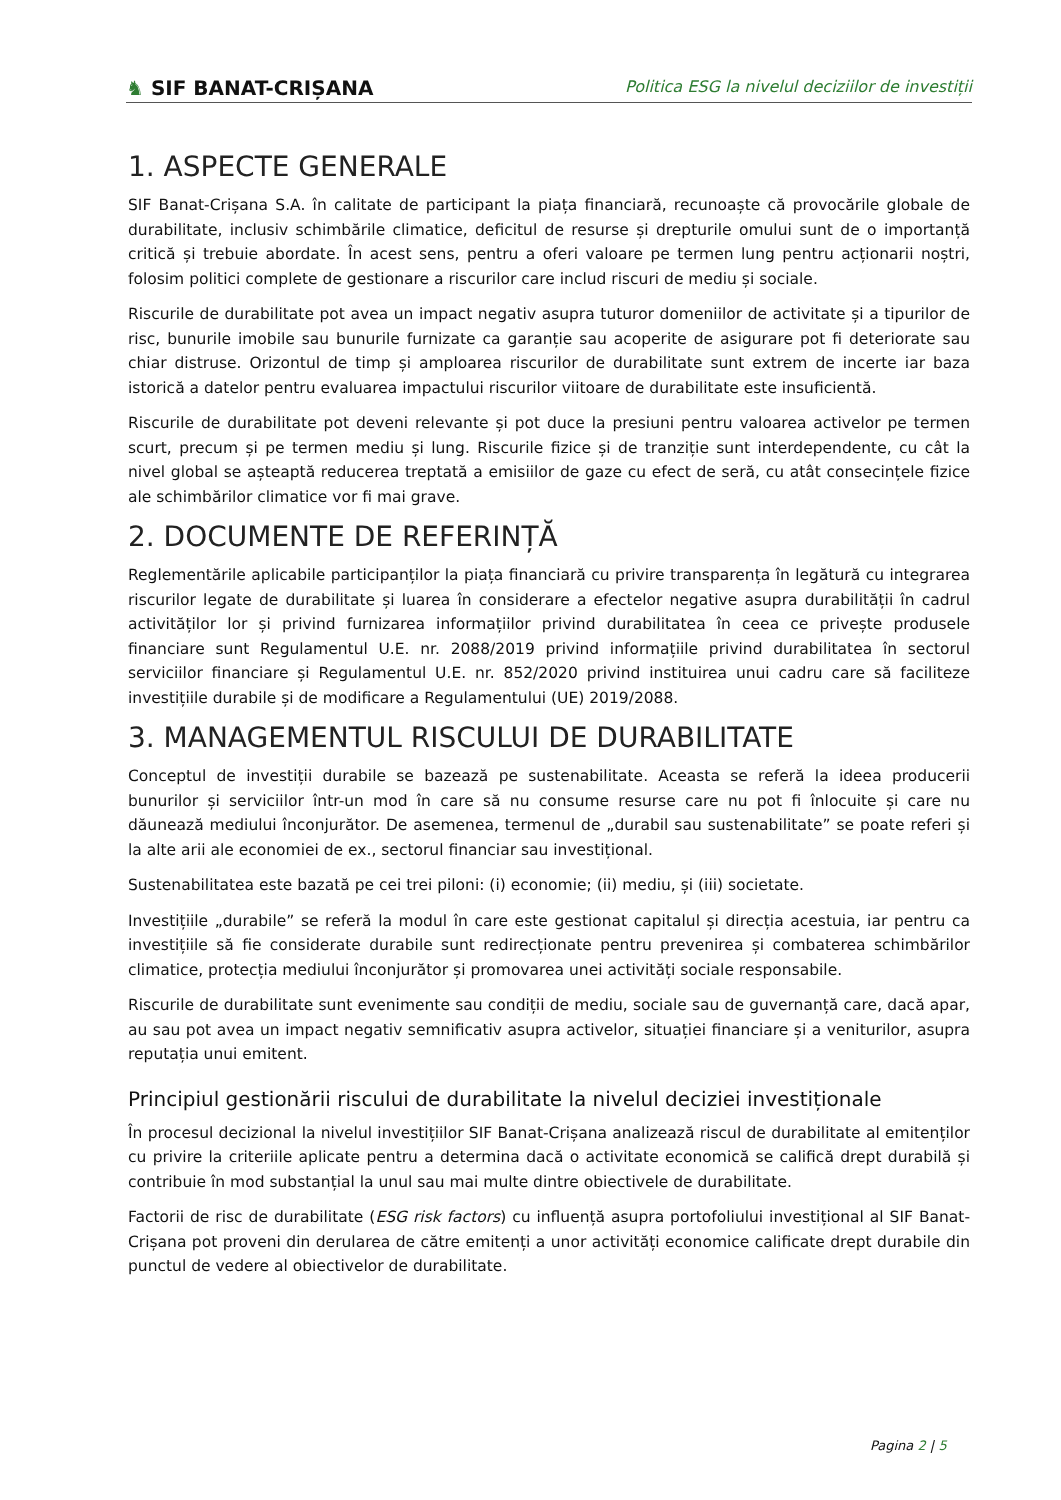♞ SIF BANAT-CRIȘANA
Politica ESG la nivelul deciziilor de investiții
1. ASPECTE GENERALE
SIF Banat-Crișana S.A. în calitate de participant la piața financiară, recunoaște că provocările globale de durabilitate, inclusiv schimbările climatice, deficitul de resurse și drepturile omului sunt de o importanță critică și trebuie abordate. În acest sens, pentru a oferi valoare pe termen lung pentru acționarii noștri, folosim politici complete de gestionare a riscurilor care includ riscuri de mediu și sociale.
Riscurile de durabilitate pot avea un impact negativ asupra tuturor domeniilor de activitate și a tipurilor de risc, bunurile imobile sau bunurile furnizate ca garanție sau acoperite de asigurare pot fi deteriorate sau chiar distruse. Orizontul de timp și amploarea riscurilor de durabilitate sunt extrem de incerte iar baza istorică a datelor pentru evaluarea impactului riscurilor viitoare de durabilitate este insuficientă.
Riscurile de durabilitate pot deveni relevante și pot duce la presiuni pentru valoarea activelor pe termen scurt, precum și pe termen mediu și lung. Riscurile fizice și de tranziție sunt interdependente, cu cât la nivel global se așteaptă reducerea treptată a emisiilor de gaze cu efect de seră, cu atât consecințele fizice ale schimbărilor climatice vor fi mai grave.
2. DOCUMENTE DE REFERINȚĂ
Reglementările aplicabile participanților la piața financiară cu privire transparența în legătură cu integrarea riscurilor legate de durabilitate și luarea în considerare a efectelor negative asupra durabilității în cadrul activităților lor și privind furnizarea informațiilor privind durabilitatea în ceea ce privește produsele financiare sunt Regulamentul U.E. nr. 2088/2019 privind informațiile privind durabilitatea în sectorul serviciilor financiare și Regulamentul U.E. nr. 852/2020 privind instituirea unui cadru care să faciliteze investițiile durabile și de modificare a Regulamentului (UE) 2019/2088.
3. MANAGEMENTUL RISCULUI DE DURABILITATE
Conceptul de investiții durabile se bazează pe sustenabilitate. Aceasta se referă la ideea producerii bunurilor și serviciilor într-un mod în care să nu consume resurse care nu pot fi înlocuite și care nu dăunează mediului înconjurător. De asemenea, termenul de „durabil sau sustenabilitate” se poate referi și la alte arii ale economiei de ex., sectorul financiar sau investițional.
Sustenabilitatea este bazată pe cei trei piloni: (i) economie; (ii) mediu, și (iii) societate.
Investițiile „durabile” se referă la modul în care este gestionat capitalul și direcția acestuia, iar pentru ca investițiile să fie considerate durabile sunt redirecționate pentru prevenirea și combaterea schimbărilor climatice, protecția mediului înconjurător și promovarea unei activități sociale responsabile.
Riscurile de durabilitate sunt evenimente sau condiții de mediu, sociale sau de guvernanță care, dacă apar, au sau pot avea un impact negativ semnificativ asupra activelor, situației financiare și a veniturilor, asupra reputația unui emitent.
Principiul gestionării riscului de durabilitate la nivelul deciziei investiționale
În procesul decizional la nivelul investițiilor SIF Banat-Crișana analizează riscul de durabilitate al emitenților cu privire la criteriile aplicate pentru a determina dacă o activitate economică se califică drept durabilă și contribuie în mod substanțial la unul sau mai multe dintre obiectivele de durabilitate.
Factorii de risc de durabilitate (ESG risk factors) cu influență asupra portofoliului investițional al SIF Banat-Crișana pot proveni din derularea de către emitenți a unor activități economice calificate drept durabile din punctul de vedere al obiectivelor de durabilitate.
Pagina 2 | 5